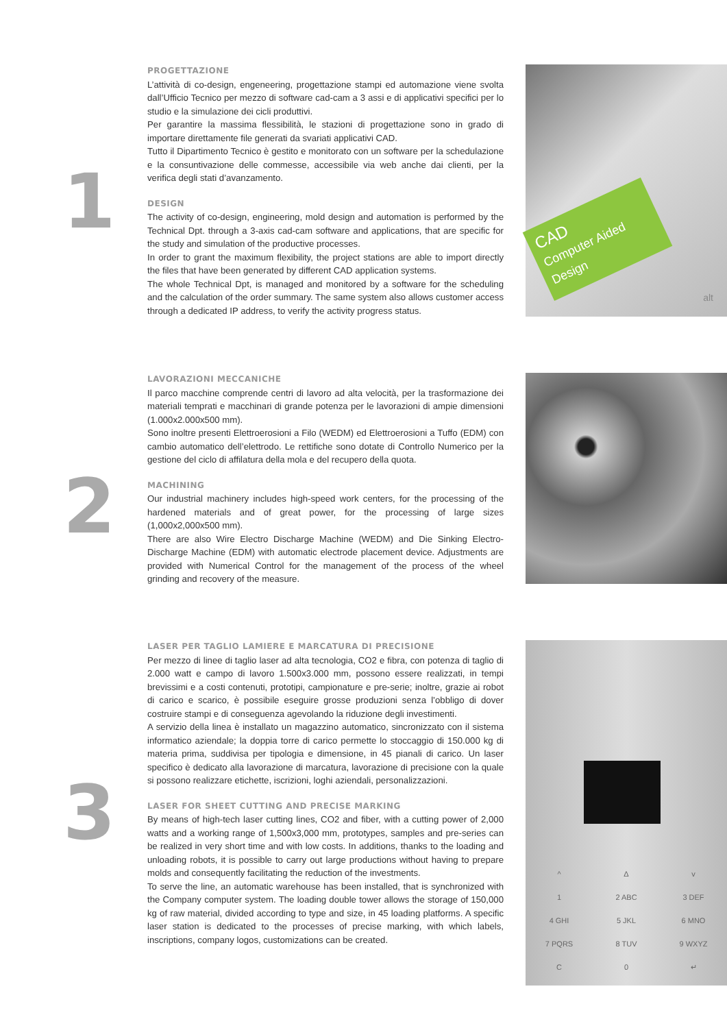1
PROGETTAZIONE
L’attività di co-design, engeneering, progettazione stampi ed automazione viene svolta dall’Ufficio Tecnico per mezzo di software cad-cam a 3 assi e di applicativi specifici per lo studio e la simulazione dei cicli produttivi.
Per garantire la massima flessibilità, le stazioni di progettazione sono in grado di importare direttamente file generati da svariati applicativi CAD.
Tutto il Dipartimento Tecnico è gestito e monitorato con un software per la schedulazione e la consuntivazione delle commesse, accessibile via web anche dai clienti, per la verifica degli stati d’avanzamento.
DESIGN
The activity of co-design, engineering, mold design and automation is performed by the Technical Dpt. through a 3-axis cad-cam software and applications, that are specific for the study and simulation of the productive processes.
In order to grant the maximum flexibility, the project stations are able to import directly the files that have been generated by different CAD application systems.
The whole Technical Dpt, is managed and monitored by a software for the scheduling and the calculation of the order summary. The same system also allows customer access through a dedicated IP address, to verify the activity progress status.
CAD
Computer Aided Design
alt
2
LAVORAZIONI MECCANICHE
Il parco macchine comprende centri di lavoro ad alta velocità, per la trasformazione dei materiali temprati e macchinari di grande potenza per le lavorazioni di ampie dimensioni (1.000x2.000x500 mm).
Sono inoltre presenti Elettroerosioni a Filo (WEDM) ed Elettroerosioni a Tuffo (EDM) con cambio automatico dell’elettrodo. Le rettifiche sono dotate di Controllo Numerico per la gestione del ciclo di affilatura della mola e del recupero della quota.
MACHINING
Our industrial machinery includes high-speed work centers, for the processing of the hardened materials and of great power, for the processing of large sizes (1,000x2,000x500 mm).
There are also Wire Electro Discharge Machine (WEDM) and Die Sinking Electro-Discharge Machine (EDM) with automatic electrode placement device. Adjustments are provided with Numerical Control for the management of the process of the wheel grinding and recovery of the measure.
3
LASER PER TAGLIO LAMIERE E MARCATURA DI PRECISIONE
Per mezzo di linee di taglio laser ad alta tecnologia, CO2 e fibra, con potenza di taglio di 2.000 watt e campo di lavoro 1.500x3.000 mm, possono essere realizzati, in tempi brevissimi e a costi contenuti, prototipi, campionature e pre-serie; inoltre, grazie ai robot di carico e scarico, è possibile eseguire grosse produzioni senza l’obbligo di dover costruire stampi e di conseguenza agevolando la riduzione degli investimenti.
A servizio della linea è installato un magazzino automatico, sincronizzato con il sistema informatico aziendale; la doppia torre di carico permette lo stoccaggio di 150.000 kg di materia prima, suddivisa per tipologia e dimensione, in 45 pianali di carico. Un laser specifico è dedicato alla lavorazione di marcatura, lavorazione di precisione con la quale si possono realizzare etichette, iscrizioni, loghi aziendali, personalizzazioni.
LASER FOR SHEET CUTTING AND PRECISE MARKING
By means of high-tech laser cutting lines, CO2 and fiber, with a cutting power of 2,000 watts and a working range of 1,500x3,000 mm, prototypes, samples and pre-series can be realized in very short time and with low costs. In additions, thanks to the loading and unloading robots, it is possible to carry out large productions without having to prepare molds and consequently facilitating the reduction of the investments.
To serve the line, an automatic warehouse has been installed, that is synchronized with the Company computer system. The loading double tower allows the storage of 150,000 kg of raw material, divided according to type and size, in 45 loading platforms. A specific laser station is dedicated to the processes of precise marking, with which labels, inscriptions, company logos, customizations can be created.
^ Δv 1 2 ABC 3 DEF 4 GHI 5 JKL 6 MNO 7 PQRS 8 TUV 9 WXYZ C 0 ↵